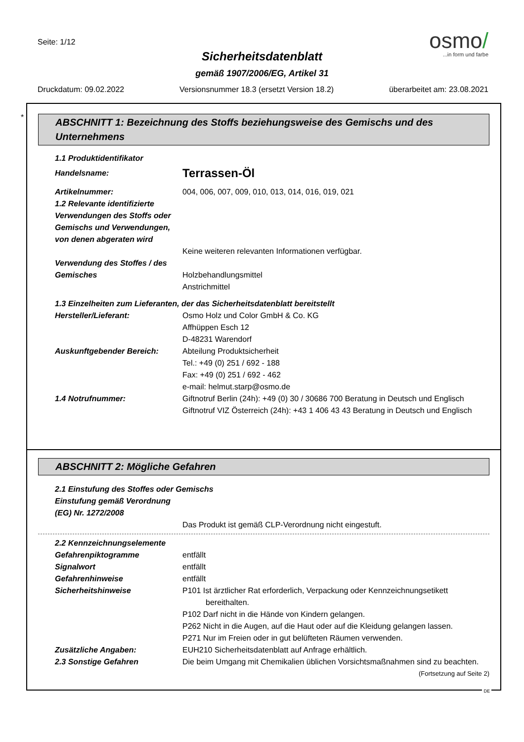Seite: 1/12
osmo/
...in form und farbe
Sicherheitsdatenblatt
gemäß 1907/2006/EG, Artikel 31
Druckdatum: 09.02.2022 Versionsnummer 18.3 (ersetzt Version 18.2) überarbeitet am: 23.08.2021
*
ABSCHNITT 1: Bezeichnung des Stoffs beziehungsweise des Gemischs und des Unternehmens
1.1 Produktidentifikator
Handelsname:
Terrassen-Öl
Artikelnummer: 004, 006, 007, 009, 010, 013, 014, 016, 019, 021
1.2 Relevante identifizierte Verwendungen des Stoffs oder Gemischs und Verwendungen, von denen abgeraten wird
Keine weiteren relevanten Informationen verfügbar.
Verwendung des Stoffes / des Gemisches
Holzbehandlungsmittel
Anstrichmittel
1.3 Einzelheiten zum Lieferanten, der das Sicherheitsdatenblatt bereitstellt
Hersteller/Lieferant: Osmo Holz und Color GmbH & Co. KG
Affhüppen Esch 12
D-48231 Warendorf
Auskunftgebender Bereich: Abteilung Produktsicherheit
Tel.: +49 (0) 251 / 692 - 188
Fax: +49 (0) 251 / 692 - 462
e-mail: helmut.starp@osmo.de
1.4 Notrufnummer: Giftnotruf Berlin (24h): +49 (0) 30 / 30686 700 Beratung in Deutsch und Englisch
Giftnotruf VIZ Österreich (24h): +43 1 406 43 43 Beratung in Deutsch und Englisch
ABSCHNITT 2: Mögliche Gefahren
2.1 Einstufung des Stoffes oder Gemischs
Einstufung gemäß Verordnung (EG) Nr. 1272/2008
Das Produkt ist gemäß CLP-Verordnung nicht eingestuft.
2.2 Kennzeichnungselemente
Gefahrenpiktogramme entfällt
Signalwort entfällt
Gefahrenhinweise entfällt
Sicherheitshinweise P101 Ist ärztlicher Rat erforderlich, Verpackung oder Kennzeichnungsetikett bereithalten.
P102 Darf nicht in die Hände von Kindern gelangen.
P262 Nicht in die Augen, auf die Haut oder auf die Kleidung gelangen lassen.
P271 Nur im Freien oder in gut belüfteten Räumen verwenden.
Zusätzliche Angaben: EUH210 Sicherheitsdatenblatt auf Anfrage erhältlich.
2.3 Sonstige Gefahren Die beim Umgang mit Chemikalien üblichen Vorsichtsmaßnahmen sind zu beachten.
(Fortsetzung auf Seite 2)
DE